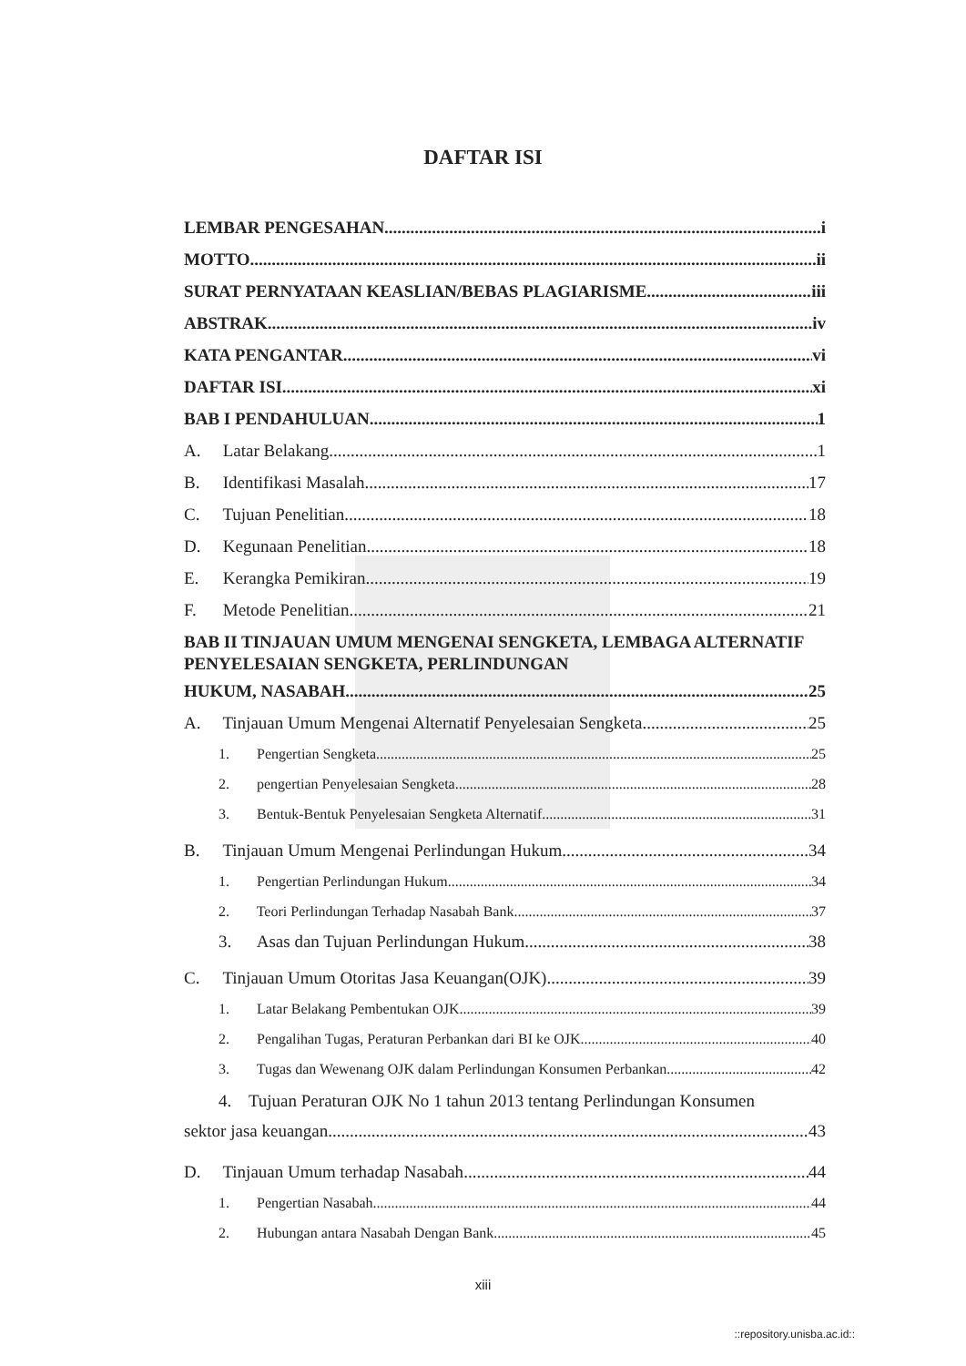DAFTAR ISI
LEMBAR PENGESAHAN i
MOTTO ii
SURAT PERNYATAAN KEASLIAN/BEBAS PLAGIARISME iii
ABSTRAK iv
KATA PENGANTAR vi
DAFTAR ISI xi
BAB I PENDAHULUAN 1
A. Latar Belakang 1
B. Identifikasi Masalah 17
C. Tujuan Penelitian 18
D. Kegunaan Penelitian 18
E. Kerangka Pemikiran 19
F. Metode Penelitian 21
BAB II TINJAUAN UMUM MENGENAI SENGKETA, LEMBAGA ALTERNATIF PENYELESAIAN SENGKETA, PERLINDUNGAN
HUKUM, NASABAH 25
A. Tinjauan Umum Mengenai Alternatif Penyelesaian Sengketa 25
1. Pengertian Sengketa 25
2. pengertian Penyelesaian Sengketa 28
3. Bentuk-Bentuk Penyelesaian Sengketa Alternatif 31
B. Tinjauan Umum Mengenai Perlindungan Hukum 34
1. Pengertian Perlindungan Hukum 34
2. Teori Perlindungan Terhadap Nasabah Bank 37
3. Asas dan Tujuan Perlindungan Hukum 38
C. Tinjauan Umum Otoritas Jasa Keuangan(OJK) 39
1. Latar Belakang Pembentukan OJK 39
2. Pengalihan Tugas, Peraturan Perbankan dari BI ke OJK 40
3. Tugas dan Wewenang OJK dalam Perlindungan Konsumen Perbankan 42
4. Tujuan Peraturan OJK No 1 tahun 2013 tentang Perlindungan Konsumen
sektor jasa keuangan 43
D. Tinjauan Umum terhadap Nasabah 44
1. Pengertian Nasabah 44
2. Hubungan antara Nasabah Dengan Bank 45
xiii
::repository.unisba.ac.id::